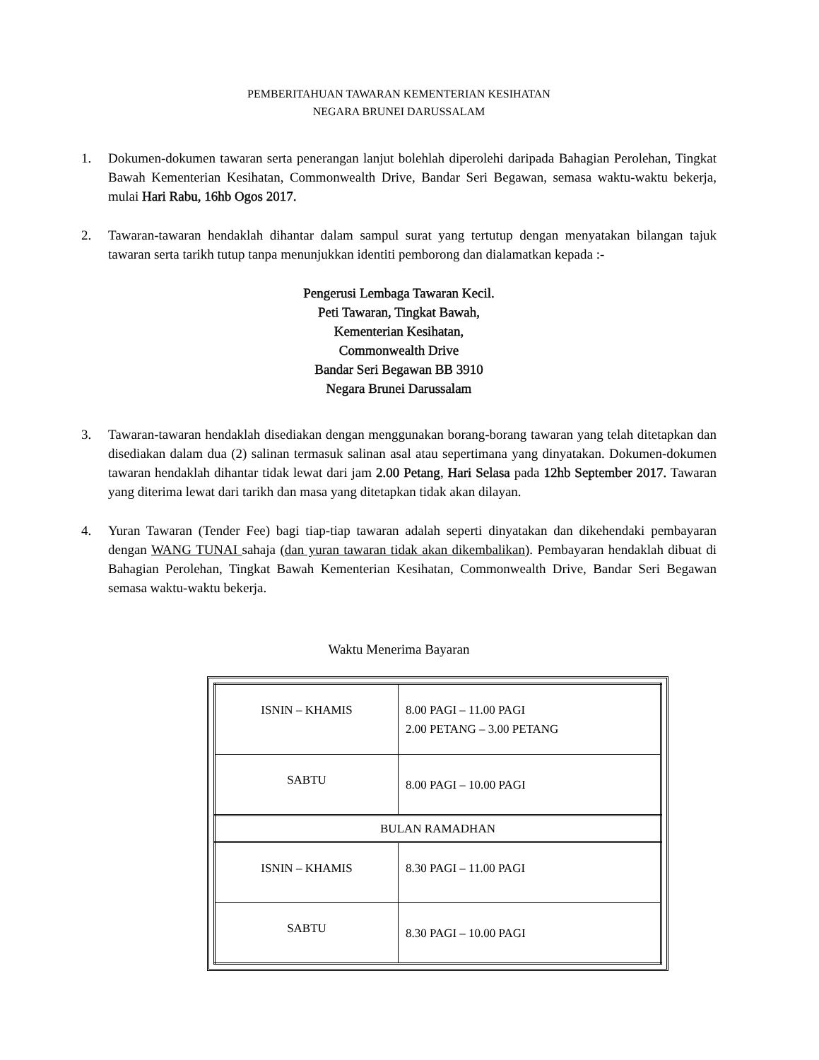PEMBERITAHUAN TAWARAN KEMENTERIAN KESIHATAN
NEGARA BRUNEI DARUSSALAM
1. Dokumen-dokumen tawaran serta penerangan lanjut bolehlah diperolehi daripada Bahagian Perolehan, Tingkat Bawah Kementerian Kesihatan, Commonwealth Drive, Bandar Seri Begawan, semasa waktu-waktu bekerja, mulai Hari Rabu, 16hb Ogos 2017.
2. Tawaran-tawaran hendaklah dihantar dalam sampul surat yang tertutup dengan menyatakan bilangan tajuk tawaran serta tarikh tutup tanpa menunjukkan identiti pemborong dan dialamatkan kepada :-
Pengerusi Lembaga Tawaran Kecil.
Peti Tawaran, Tingkat Bawah,
Kementerian Kesihatan,
Commonwealth Drive
Bandar Seri Begawan BB 3910
Negara Brunei Darussalam
3. Tawaran-tawaran hendaklah disediakan dengan menggunakan borang-borang tawaran yang telah ditetapkan dan disediakan dalam dua (2) salinan termasuk salinan asal atau sepertimana yang dinyatakan. Dokumen-dokumen tawaran hendaklah dihantar tidak lewat dari jam 2.00 Petang, Hari Selasa pada 12hb September 2017. Tawaran yang diterima lewat dari tarikh dan masa yang ditetapkan tidak akan dilayan.
4. Yuran Tawaran (Tender Fee) bagi tiap-tiap tawaran adalah seperti dinyatakan dan dikehendaki pembayaran dengan WANG TUNAI sahaja (dan yuran tawaran tidak akan dikembalikan). Pembayaran hendaklah dibuat di Bahagian Perolehan, Tingkat Bawah Kementerian Kesihatan, Commonwealth Drive, Bandar Seri Begawan semasa waktu-waktu bekerja.
Waktu Menerima Bayaran
| ISNIN – KHAMIS | 8.00 PAGI – 11.00 PAGI 2.00 PETANG – 3.00 PETANG |
| SABTU | 8.00 PAGI – 10.00 PAGI |
| BULAN RAMADHAN | |
| ISNIN – KHAMIS | 8.30 PAGI – 11.00 PAGI |
| SABTU | 8.30 PAGI – 10.00 PAGI |